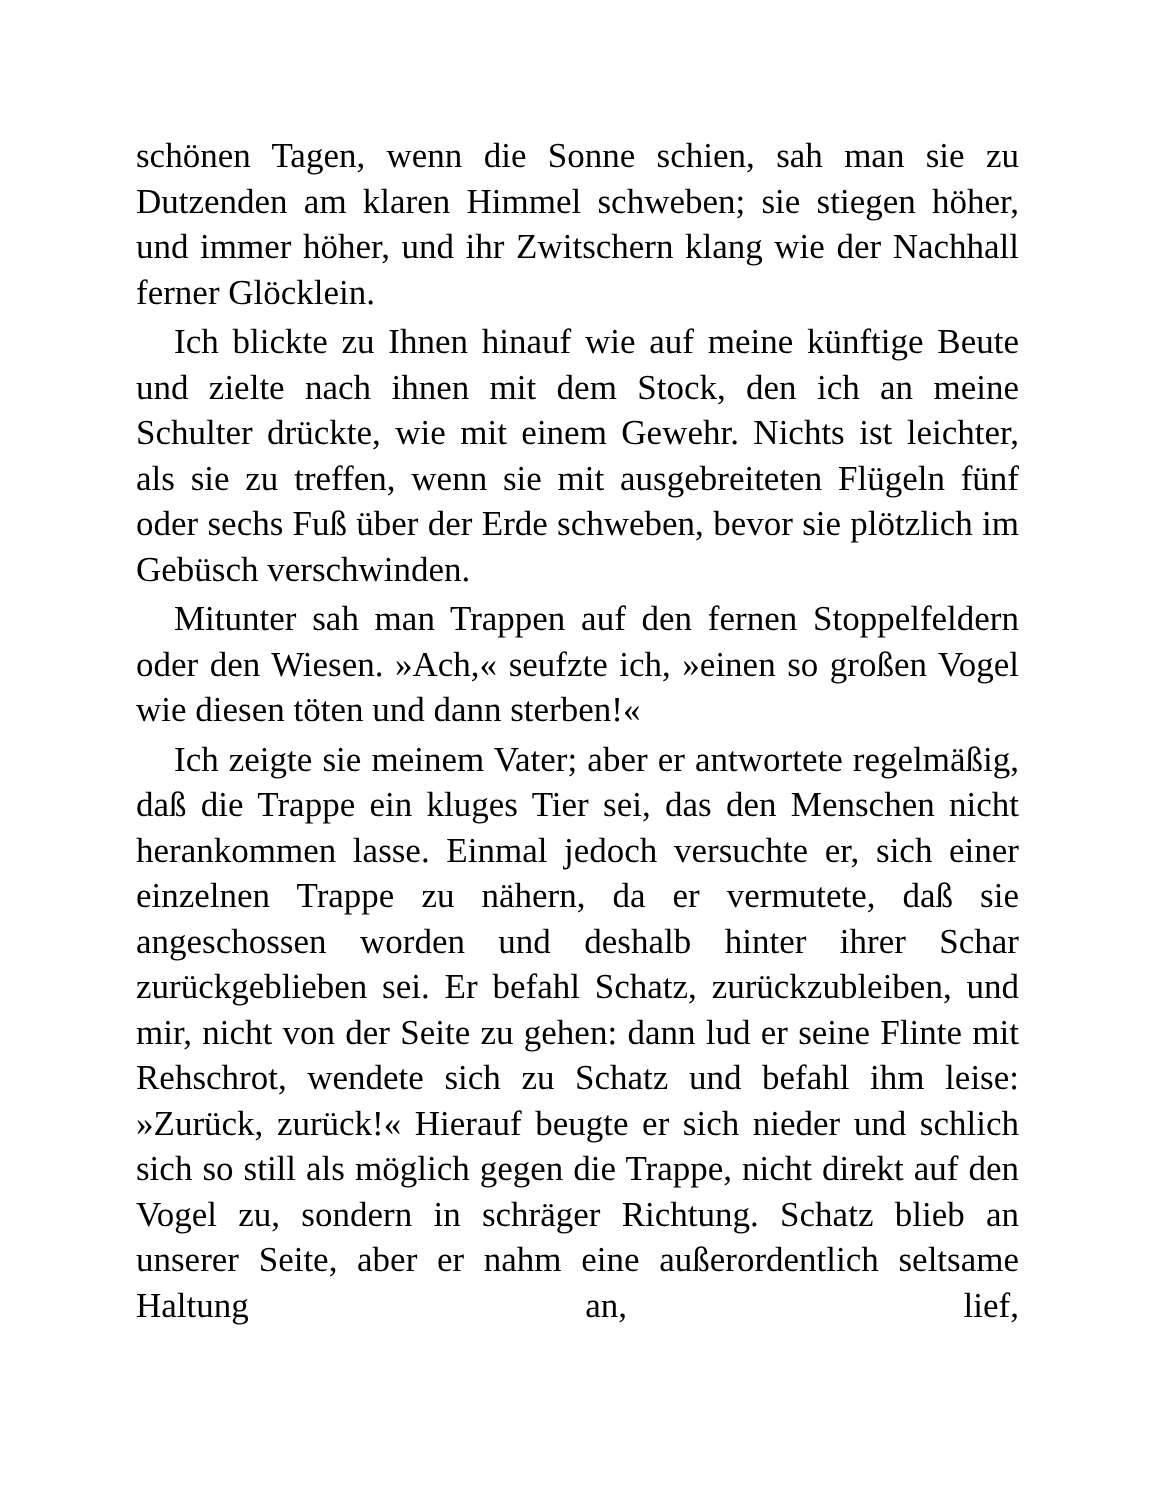schönen Tagen, wenn die Sonne schien, sah man sie zu Dutzenden am klaren Himmel schweben; sie stiegen höher, und immer höher, und ihr Zwitschern klang wie der Nachhall ferner Glöcklein.
Ich blickte zu Ihnen hinauf wie auf meine künftige Beute und zielte nach ihnen mit dem Stock, den ich an meine Schulter drückte, wie mit einem Gewehr. Nichts ist leichter, als sie zu treffen, wenn sie mit ausgebreiteten Flügeln fünf oder sechs Fuß über der Erde schweben, bevor sie plötzlich im Gebüsch verschwinden.
Mitunter sah man Trappen auf den fernen Stoppelfeldern oder den Wiesen. »Ach,« seufzte ich, »einen so großen Vogel wie diesen töten und dann sterben!«
Ich zeigte sie meinem Vater; aber er antwortete regelmäßig, daß die Trappe ein kluges Tier sei, das den Menschen nicht herankommen lasse. Einmal jedoch versuchte er, sich einer einzelnen Trappe zu nähern, da er vermutete, daß sie angeschossen worden und deshalb hinter ihrer Schar zurückgeblieben sei. Er befahl Schatz, zurückzubleiben, und mir, nicht von der Seite zu gehen: dann lud er seine Flinte mit Rehschrot, wendete sich zu Schatz und befahl ihm leise: »Zurück, zurück!« Hierauf beugte er sich nieder und schlich sich so still als möglich gegen die Trappe, nicht direkt auf den Vogel zu, sondern in schräger Richtung. Schatz blieb an unserer Seite, aber er nahm eine außerordentlich seltsame Haltung an, lief,